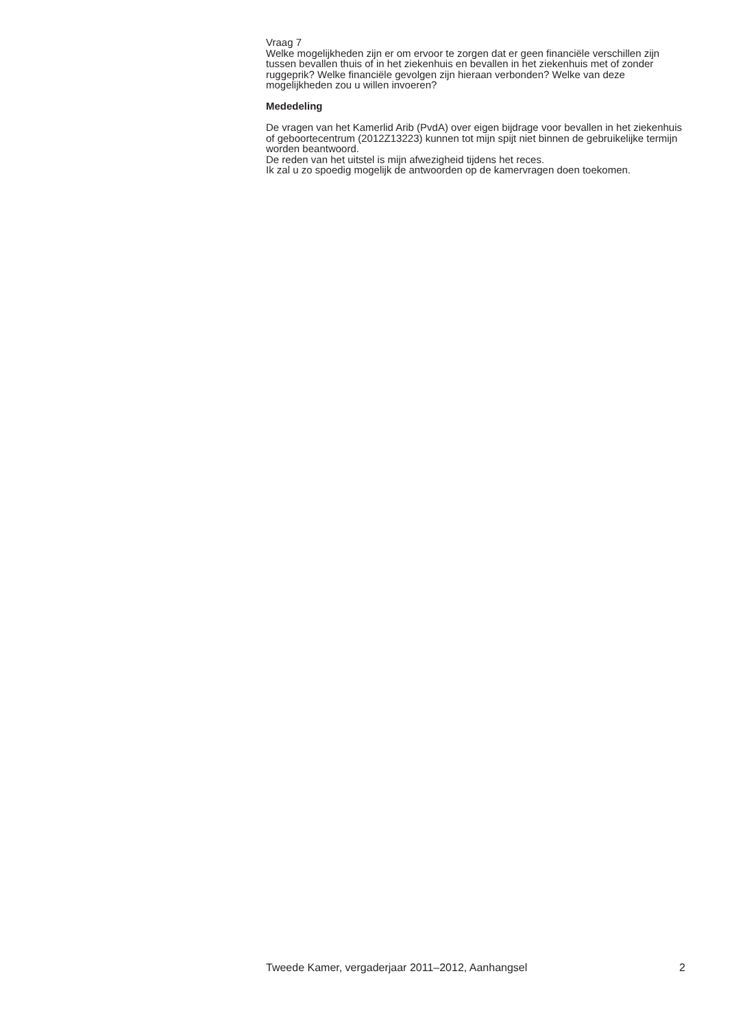Vraag 7
Welke mogelijkheden zijn er om ervoor te zorgen dat er geen financiële verschillen zijn tussen bevallen thuis of in het ziekenhuis en bevallen in het ziekenhuis met of zonder ruggeprik? Welke financiële gevolgen zijn hieraan verbonden? Welke van deze mogelijkheden zou u willen invoeren?
Mededeling
De vragen van het Kamerlid Arib (PvdA) over eigen bijdrage voor bevallen in het ziekenhuis of geboortecentrum (2012Z13223) kunnen tot mijn spijt niet binnen de gebruikelijke termijn worden beantwoord.
De reden van het uitstel is mijn afwezigheid tijdens het reces.
Ik zal u zo spoedig mogelijk de antwoorden op de kamervragen doen toekomen.
Tweede Kamer, vergaderjaar 2011–2012, Aanhangsel 2